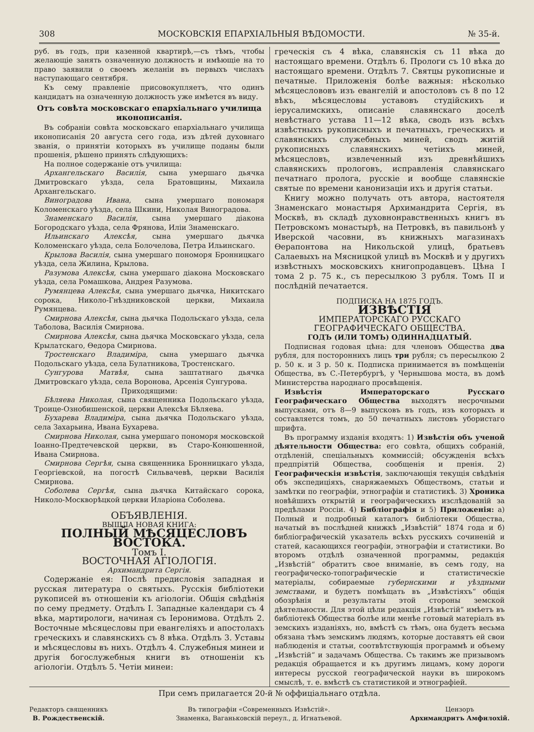308 МОСКОВСКІЯ ЕПАРХІАЛЬНЫЯ ВѢДОМОСТИ. № 35-й.
руб. въ годъ, при казенной квартирѣ,—съ тѣмъ, чтобы желающіе занять означенную должность и имѣющіе на то право заявили о своемъ желаніи въ первыхъ числахъ наступающаго сентября.
Къ сему правленіе присовокупляетъ, что одинъ кандидатъ на означенную должность уже имѣется въ виду.
Отъ совѣта московскаго епархіальнаго училища иконописанія.
Въ собраніи совѣта московскаго епархіальнаго училища иконописанія 20 августа сего года, изъ дѣтей духовнаго званія, о принятіи которыхъ въ училище поданы были прошенія, рѣшено принять слѣдующихъ:
На полное содержаніе отъ училища:
Архангельскаго Василія, сына умершаго дьячка Дмитровскаго уѣзда, села Братовщины, Михаила Архангельскаго.
Виноградова Ивана, сына умершаго пономаря Коломенскаго уѣзда, села Шкини, Николая Виноградова.
Знаменскаго Василія, сына умершаго діакона Богородскаго уѣзда, села Фрянова, Иліи Знаменскаго.
Ильинскаго Алексѣя, сына умершаго дьячка Коломенскаго уѣзда, села Болочелова, Петра Ильинскаго.
Крылова Василія, сына умершаго пономоря Бронницкаго уѣзда, села Жилина, Крылова.
Разумова Алексѣя, сына умершаго діакона Московскаго уѣзда, села Ромашкова, Андрея Разумова.
Румянцева Алексѣя, сына умершаго дьячка, Никитскаго сорока, Николо-Гнѣздниковской церкви, Михаила Румянцева.
Смирнова Алексѣя, сына дьячка Подольскаго уѣзда, села Таболова, Василія Смирнова.
Смирнова Алексѣя, сына дьячка Московскаго уѣзда, села Крылатскаго, Ѳедора Смирнова.
Тростенскаго Владиміра, сына умершаго дьячка Подольскаго уѣзда, села Булатникова, Тростенскаго.
Сунгурова Матвѣя, сына заштатнаго дьячка Дмитровскаго уѣзда, села Воронова, Арсенія Сунгурова.
Приходящими:
Бѣляева Николая, сына священника Подольскаго уѣзда, Троице-Ознобишенской, церкви Алексѣя Бѣляева.
Бухарева Владиміра, сына дьячка Подольскаго уѣзда, села Захарьина, Ивана Бухарева.
Смирнова Николая, сына умершаго пономоря московской Іоанно-Предтечевской церкви, въ Старо-Конюшенной, Ивана Смирнова.
Смирнова Сергѣя, сына священника Бронницкаго уѣзда, Георгіевской, на погостѣ Сильвачевѣ, церкви Василія Смирнова.
Соболева Сергѣя, сына дьячка Китайскаго сорока, Николо-Москворѣцкой церкви Иларіона Соболева.
ОБЪЯВЛЕНІЯ.
ВЫШЛА НОВАЯ КНИГА:
ПОЛНЫЙ МѢСЯЦЕСЛОВЪ ВОСТОКА.
Томъ I.
ВОСТОЧНАЯ АГІОЛОГІЯ.
Архимандрита Сергія.
Содержаніе ея: Послѣ предисловія западная и русская литература о святыхъ. Русскія библіотеки рукописей въ отношеніи къ агіологіи. Общія свѣдѣнія по сему предмету. Отдѣлъ I. Западные календари съ 4 вѣка, мартирологи, начиная съ Іеронимова. Отдѣлъ 2. Восточные мѣсяцесловы при евангеліяхъ и апостолахъ греческихъ и славянскихъ съ 8 вѣка. Отдѣлъ 3. Уставы и мѣсяцесловы въ нихъ. Отдѣлъ 4. Служебныя минеи и другія богослужебныя книги въ отношеніи къ агіологіи. Отдѣлъ 5. Четіи минеи:
греческія съ 4 вѣка, славянскія съ 11 вѣка до настоящаго времени. Отдѣлъ 6. Прологи съ 10 вѣка до настоящаго времени. Отдѣлъ 7. Святцы рукописные и печатные. Приложенія болѣе важныя: нѣсколько мѣсяцеслововъ изъ евангелій и апостоловъ съ 8 по 12 вѣкъ, мѣсяцесловы уставовъ студійскихъ и іерусалимскихъ, описаніе славянскаго доселѣ невѣстнаго устава 11—12 вѣка, сводъ изъ всѣхъ извѣстныхъ рукописныхъ и печатныхъ, греческихъ и славянскихъ служебныхъ миней, сводъ житій рукописныхъ славянскихъ четіихъ миней, мѣсяцесловъ, извлеченный изъ древнѣйшихъ славянскихъ прологовъ, исправленія славянскаго печатнаго пролога, русскіе и вообще славянскіе святые по времени канонизаціи ихъ и другія статьи.
Книгу можно получать отъ автора, настоятеля Знаменскаго монастыря Архимандрита Сергія, въ Москвѣ, въ складѣ духовнонравственныхъ книгъ въ Петровскомъ монастырѣ, на Петровкѣ, въ павильонѣ у Иверской часовни, въ книжныхъ магазинахъ Ѳерапонтова на Никольской улицѣ, братьевъ Салаевыхъ на Мясницкой улицѣ въ Москвѣ и у другихъ извѣстныхъ московскихъ книгопродавцевъ. Цѣна I тома 2 р. 75 к., съ пересылкою 3 рубля. Томъ II и послѣдній печатается.
ПОДПИСКА НА 1875 ГОДЪ.
ИЗВѢСТІЯ
ИМПЕРАТОРСКАГО РУССКАГО ГЕОГРАФИЧЕСКАГО ОБЩЕСТВА.
ГОДЪ (ИЛИ ТОМЪ) ОДИННАДЦАТЫЙ.
Подписная годовая цѣна: для членовъ Общества два рубля, для постороннихъ лицъ три рубля; съ пересылкою 2 р. 50 к. и 3 р. 50 к. Подписка принимается въ помѣщеніи Общества, въ С.-Петербургѣ, у Чернышова моста, въ домѣ Министерства народнаго просвѣщенія.
Извѣстія Императорскаго Русскаго Географическаго Общества выходятъ несрочными выпусками, отъ 8—9 выпусковъ въ годъ, изъ которыхъ и составляется томъ, до 50 печатныхъ листовъ убористаго шрифта.
Въ программу изданія входятъ: 1) Извѣстія объ ученой дѣятельности Общества: его совѣта, общихъ собраній, отдѣленій, спеціальныхъ коммиссій; обсужденія всѣхъ предпріятій Общества, сообщенія и пренія. 2) Географическія извѣстія, заключающія текущія свѣдѣнія объ экспедиціяхъ, снаряжаемыхъ Обществомъ, статьи и замѣтки по географіи, этнографіи и статистикѣ. 3) Хроника новѣйшихъ открытій и географическихъ изслѣдованій за предѣлами Россіи. 4) Библіографія и 5) Приложенія: а) Полный и подробный каталогъ библіотеки Общества, начатый въ послѣдней книжкѣ „Извѣстій“ 1874 года и б) библіографическій указатель всѣхъ русскихъ сочиненій и статей, касающихся географіи, этнографіи и статистики. Во второмъ отдѣлѣ означенной программы, редакція „Извѣстій“ обратитъ свое вниманіе, въ семъ году, на географическо-топографическіе и статистическіе матеріалы, собираемые губернскими и уѣздными земствами, и будетъ помѣщать въ „Извѣстіяхъ“ общія обозрѣнія и результаты этой стороны земской дѣятельности. Для этой цѣли редакція „Извѣстій“ имѣетъ въ библіотекѣ Общества болѣе или менѣе готовый матеріалъ въ земскихъ изданіяхъ, но, вмѣстѣ съ тѣмъ, она будетъ весьма обязана тѣмъ земскимъ людямъ, которые доставятъ ей свои наблюденія и статьи, соотвѣтствующія программѣ и объему „Извѣстій“ и задачамъ Общества. Съ такимъ же призывомъ редакція обращается и къ другимъ лицамъ, кому дороги интересы русской географической науки въ широкомъ смыслѣ, т. е. вмѣстѣ съ статистикой и этнографіей.
При семъ прилагается 20-й № оффиціальнаго отдѣла.
Редакторъ священникъ
В. Рождественскій.
Въ типографіи «Современныхъ Извѣстій».
Знаменка, Ваганьковскій переул., д. Игнатьевой.
Цензоръ
Архимандритъ Амфилохій.